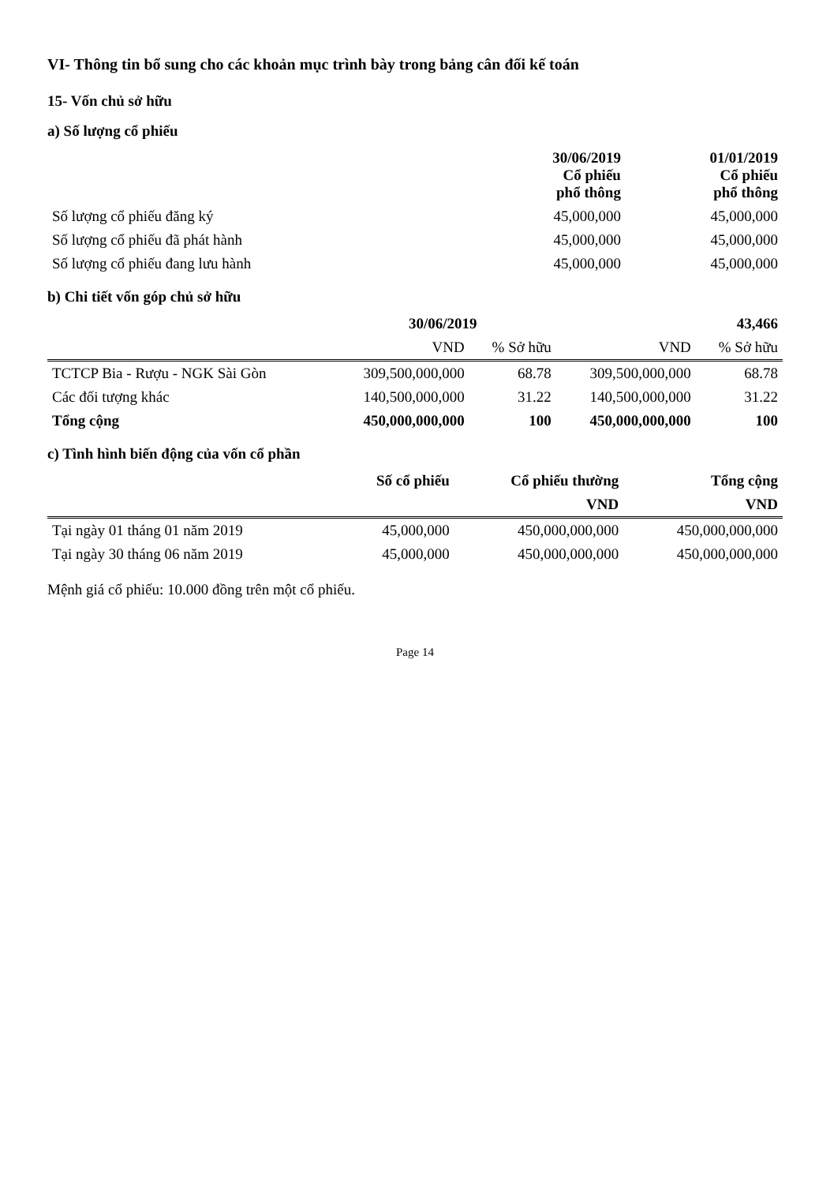VI- Thông tin bổ sung cho các khoản mục trình bày trong bảng cân đối kế toán
15- Vốn chủ sở hữu
a) Số lượng cổ phiếu
| | 30/06/2019 Cổ phiếu phổ thông | 01/01/2019 Cổ phiếu phổ thông |
| --- | --- | --- |
| Số lượng cổ phiếu đăng ký | 45,000,000 | 45,000,000 |
| Số lượng cổ phiếu đã phát hành | 45,000,000 | 45,000,000 |
| Số lượng cổ phiếu đang lưu hành | 45,000,000 | 45,000,000 |
b) Chi tiết vốn góp chủ sở hữu
| | 30/06/2019 | | 43,466 | |
| --- | --- | --- | --- | --- |
| | VND | % Sở hữu | VND | % Sở hữu |
| TCTCP Bia - Rượu - NGK Sài Gòn | 309,500,000,000 | 68.78 | 309,500,000,000 | 68.78 |
| Các đối tượng khác | 140,500,000,000 | 31.22 | 140,500,000,000 | 31.22 |
| Tổng cộng | 450,000,000,000 | 100 | 450,000,000,000 | 100 |
c) Tình hình biến động của vốn cổ phần
| | Số cổ phiếu | Cổ phiếu thường | Tổng cộng |
| --- | --- | --- | --- |
| | | VND | VND |
| Tại ngày 01 tháng 01 năm 2019 | 45,000,000 | 450,000,000,000 | 450,000,000,000 |
| Tại ngày 30 tháng 06 năm 2019 | 45,000,000 | 450,000,000,000 | 450,000,000,000 |
Mệnh giá cổ phiếu: 10.000 đồng trên một cổ phiếu.
Page 14